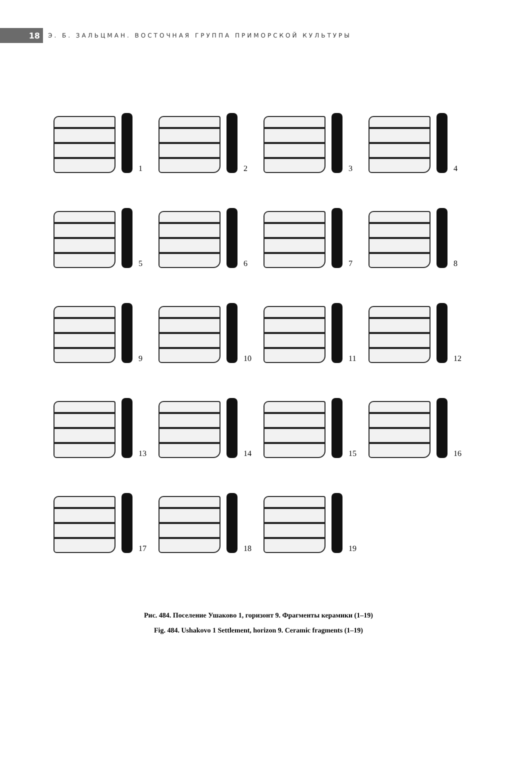18
Э. Б. ЗАЛЬЦМАН. ВОСТОЧНАЯ ГРУППА ПРИМОРСКОЙ КУЛЬТУРЫ
1
2
3
4
5
6
7
8
9
10
11
12
13
14
15
16
17
18
19
Рис. 484. Поселение Ушаково 1, горизонт 9. Фрагменты керамики (1–19)
Fig. 484. Ushakovo 1 Settlement, horizon 9. Ceramic fragments (1–19)